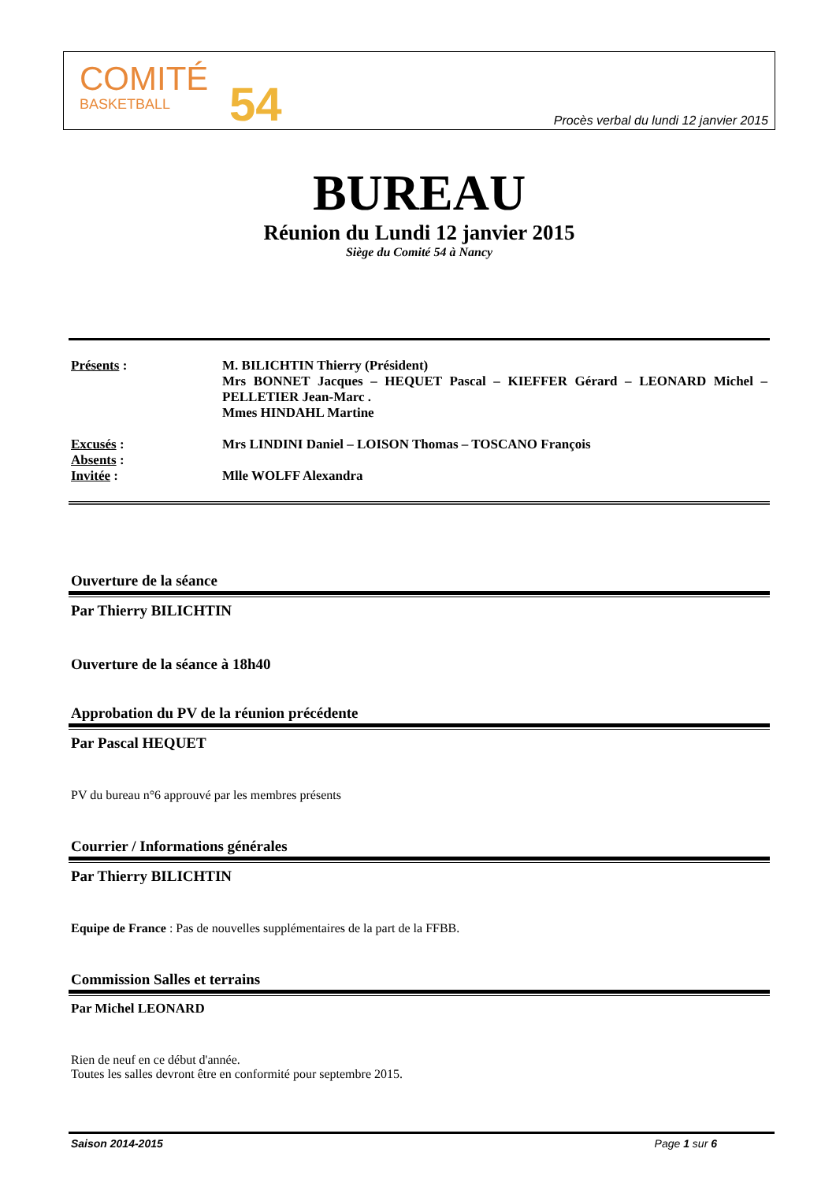COMITÉ
BASKETBALL
54
Procès verbal du lundi 12 janvier 2015
BUREAU
Réunion du Lundi 12 janvier 2015
Siège du Comité 54 à Nancy
Présents : M. BILICHTIN Thierry (Président)
Mrs BONNET Jacques – HEQUET Pascal – KIEFFER Gérard – LEONARD Michel – PELLETIER Jean-Marc .
Mmes HINDAHL Martine
Excusés :
Absents :
Invitée :
Mrs LINDINI Daniel – LOISON Thomas – TOSCANO François
Mlle WOLFF Alexandra
Ouverture de la séance
Par Thierry BILICHTIN
Ouverture de la séance à 18h40
Approbation du PV de la réunion précédente
Par Pascal HEQUET
PV du bureau n°6 approuvé par les membres présents
Courrier / Informations générales
Par Thierry BILICHTIN
Equipe de France : Pas de nouvelles supplémentaires de la part de la FFBB.
Commission Salles et terrains
Par Michel LEONARD
Rien de neuf en ce début d'année.
Toutes les salles devront être en conformité pour septembre 2015.
Saison 2014-2015 Page 1 sur 6